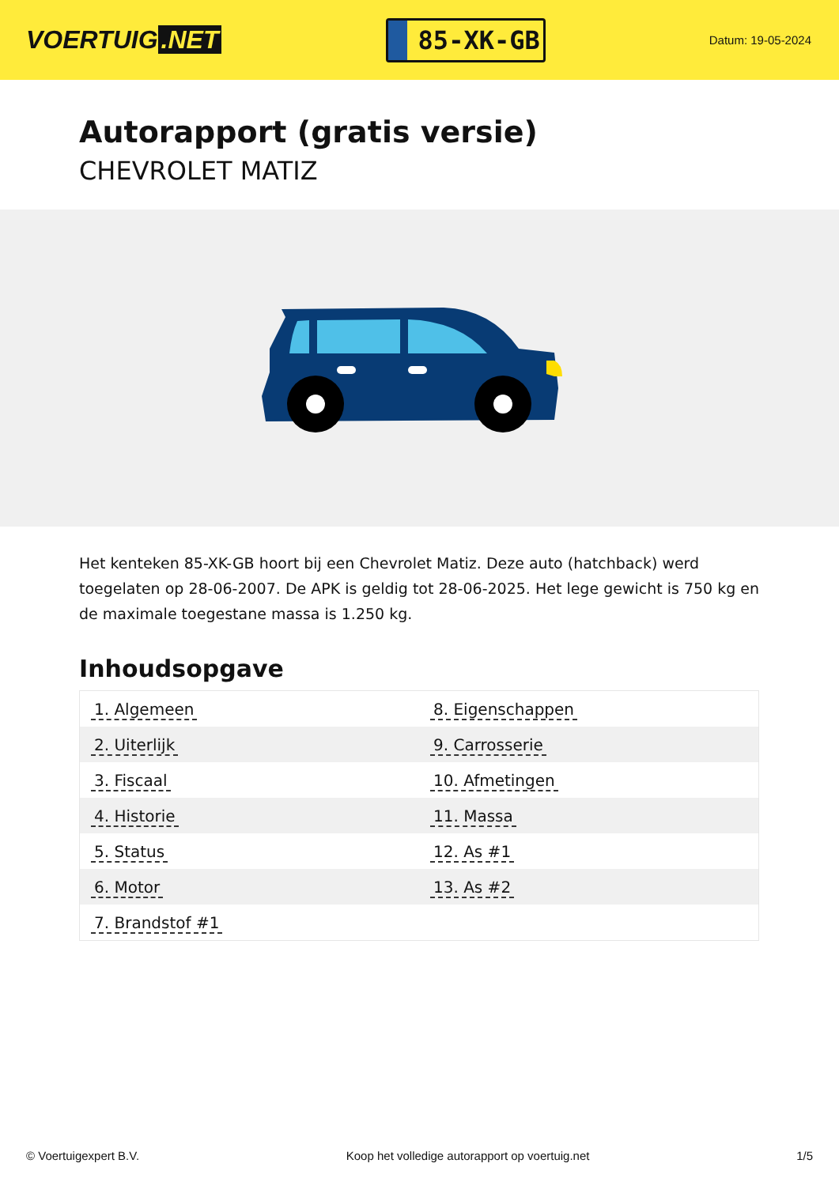VOERTUIG.NET
85-XK-GB
Datum: 19-05-2024
Autorapport (gratis versie)
CHEVROLET MATIZ
Het kenteken 85-XK-GB hoort bij een Chevrolet Matiz. Deze auto (hatchback) werd toegelaten op 28-06-2007. De APK is geldig tot 28-06-2025. Het lege gewicht is 750 kg en de maximale toegestane massa is 1.250 kg.
Inhoudsopgave
| 1. Algemeen | 8. Eigenschappen |
| 2. Uiterlijk | 9. Carrosserie |
| 3. Fiscaal | 10. Afmetingen |
| 4. Historie | 11. Massa |
| 5. Status | 12. As #1 |
| 6. Motor | 13. As #2 |
| 7. Brandstof #1 | |
© Voertuigexpert B.V. Koop het volledige autorapport op voertuig.net 1/5